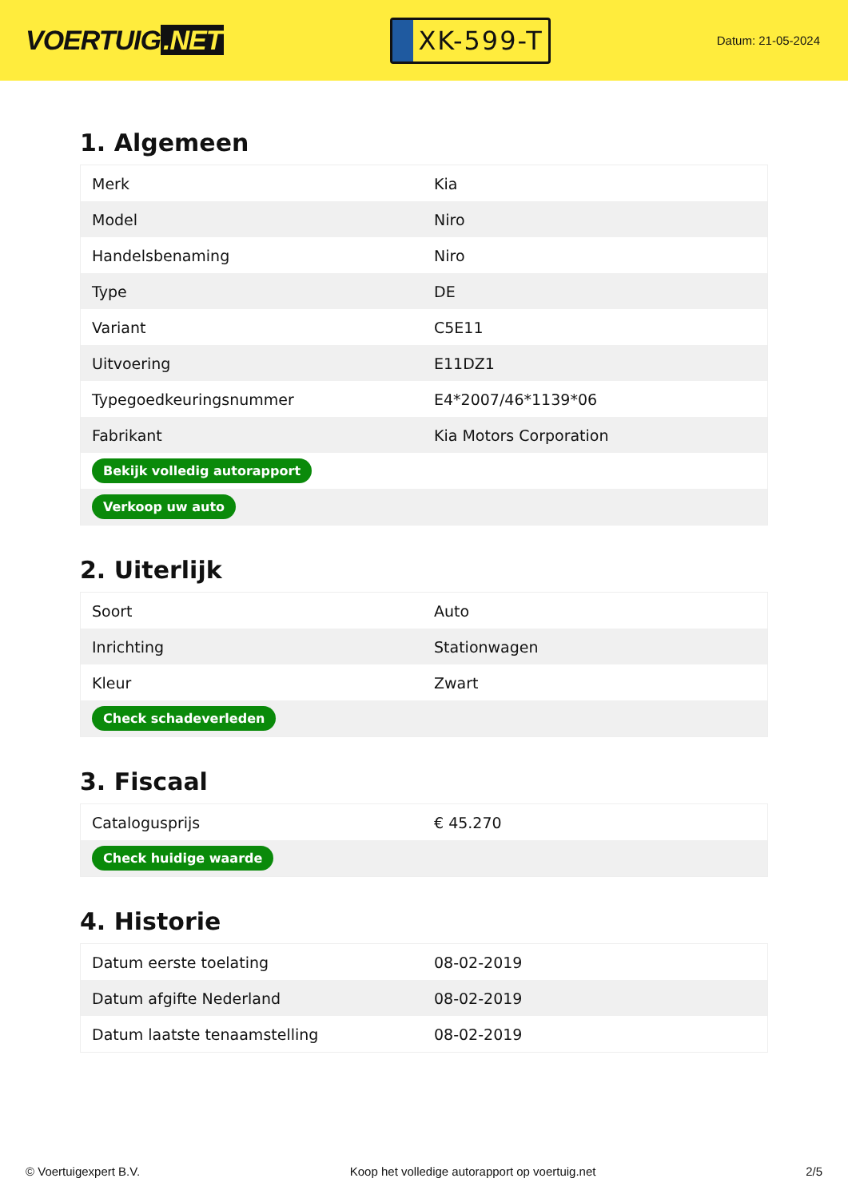VOERTUIG.NET
XK-599-T
Datum: 21-05-2024
1. Algemeen
| Merk | Kia |
| Model | Niro |
| Handelsbenaming | Niro |
| Type | DE |
| Variant | C5E11 |
| Uitvoering | E11DZ1 |
| Typegoedkeuringsnummer | E4*2007/46*1139*06 |
| Fabrikant | Kia Motors Corporation |
| Bekijk volledig autorapport | |
| Verkoop uw auto | |
2. Uiterlijk
| Soort | Auto |
| Inrichting | Stationwagen |
| Kleur | Zwart |
| Check schadeverleden | |
3. Fiscaal
| Catalogusprijs | € 45.270 |
| Check huidige waarde | |
4. Historie
| Datum eerste toelating | 08-02-2019 |
| Datum afgifte Nederland | 08-02-2019 |
| Datum laatste tenaamstelling | 08-02-2019 |
© Voertuigexpert B.V. Koop het volledige autorapport op voertuig.net 2/5